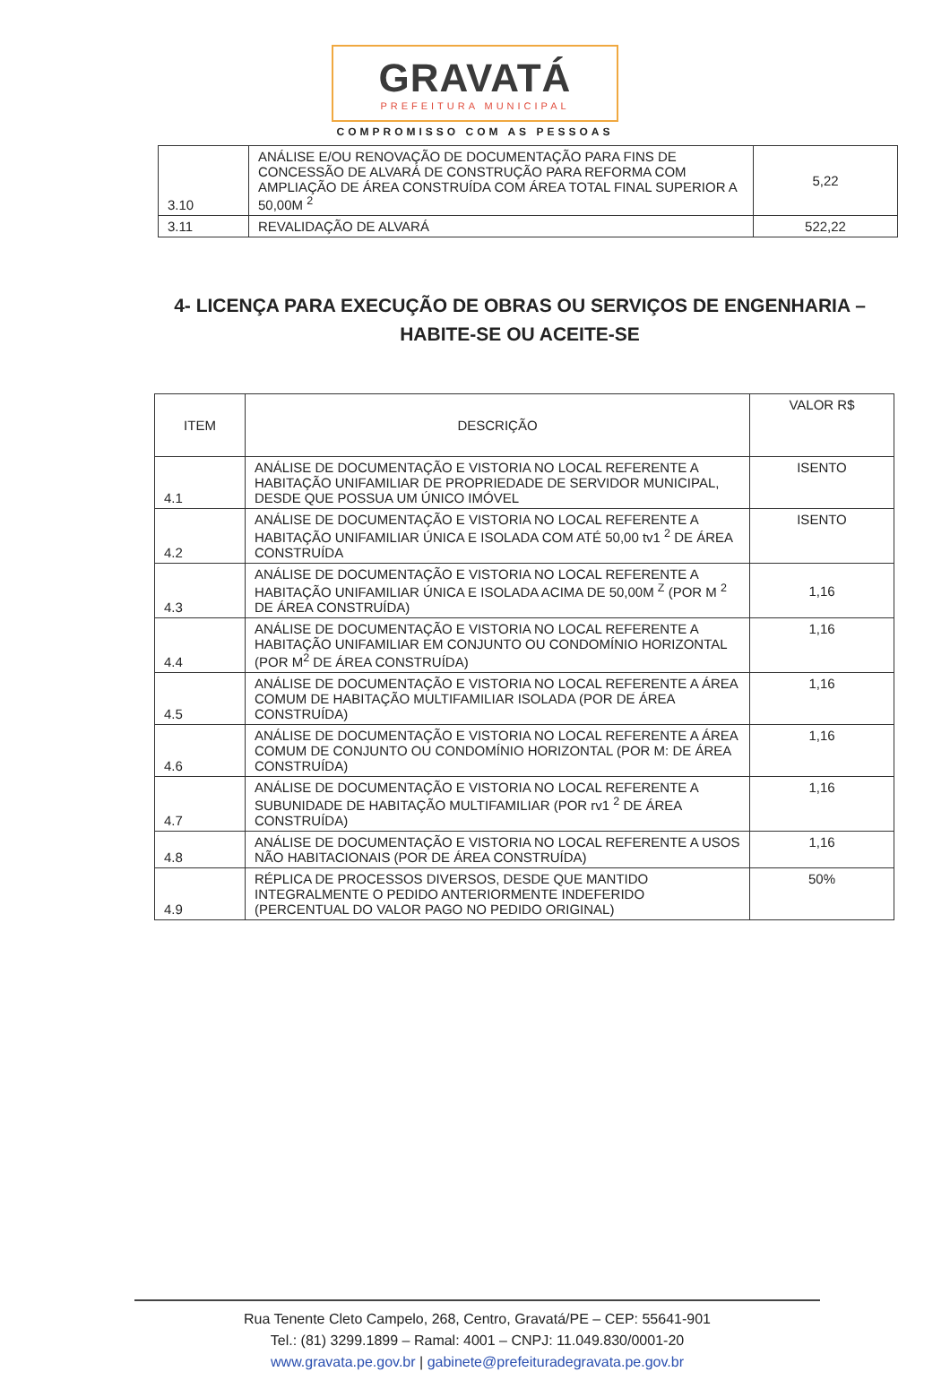GRAVATÁ
PREFEITURA MUNICIPAL
COMPROMISSO COM AS PESSOAS
| 3.10 | ANÁLISE E/OU RENOVAÇÃO DE DOCUMENTAÇÃO PARA FINS DE CONCESSÃO DE ALVARÁ DE CONSTRUÇÃO PARA REFORMA COM AMPLIAÇÃO DE ÁREA CONSTRUÍDA COM ÁREA TOTAL FINAL SUPERIOR A 50,00M <sup>2</sup> | 5,22 |
| 3.11 | REVALIDAÇÃO DE ALVARÁ | 522,22 |
4- LICENÇA PARA EXECUÇÃO DE OBRAS OU SERVIÇOS DE ENGENHARIA – HABITE-SE OU ACEITE-SE
| ITEM | DESCRIÇÃO | VALOR R$ |
| --- | --- | --- |
| 4.1 | ANÁLISE DE DOCUMENTAÇÃO E VISTORIA NO LOCAL REFERENTE A HABITAÇÃO UNIFAMILIAR DE PROPRIEDADE DE SERVIDOR MUNICIPAL, DESDE QUE POSSUA UM ÚNICO IMÓVEL | ISENTO |
| 4.2 | ANÁLISE DE DOCUMENTAÇÃO E VISTORIA NO LOCAL REFERENTE A HABITAÇÃO UNIFAMILIAR ÚNICA E ISOLADA COM ATÉ 50,00 tv1 <sup>2</sup> DE ÁREA CONSTRUÍDA | ISENTO |
| 4.3 | ANÁLISE DE DOCUMENTAÇÃO E VISTORIA NO LOCAL REFERENTE A HABITAÇÃO UNIFAMILIAR ÚNICA E ISOLADA ACIMA DE 50,00M <sup>Z</sup> (POR M <sup>2</sup> DE ÁREA CONSTRUÍDA) | 1,16 |
| 4.4 | ANÁLISE DE DOCUMENTAÇÃO E VISTORIA NO LOCAL REFERENTE A HABITAÇÃO UNIFAMILIAR EM CONJUNTO OU CONDOMÍNIO HORIZONTAL (POR M<sup>2</sup> DE ÁREA CONSTRUÍDA) | 1,16 |
| 4.5 | ANÁLISE DE DOCUMENTAÇÃO E VISTORIA NO LOCAL REFERENTE A ÁREA COMUM DE HABITAÇÃO MULTIFAMILIAR ISOLADA (POR DE ÁREA CONSTRUÍDA) | 1,16 |
| 4.6 | ANÁLISE DE DOCUMENTAÇÃO E VISTORIA NO LOCAL REFERENTE A ÁREA COMUM DE CONJUNTO OU CONDOMÍNIO HORIZONTAL (POR M: DE ÁREA CONSTRUÍDA) | 1,16 |
| 4.7 | ANÁLISE DE DOCUMENTAÇÃO E VISTORIA NO LOCAL REFERENTE A SUBUNIDADE DE HABITAÇÃO MULTIFAMILIAR (POR rv1 <sup>2</sup> DE ÁREA CONSTRUÍDA) | 1,16 |
| 4.8 | ANÁLISE DE DOCUMENTAÇÃO E VISTORIA NO LOCAL REFERENTE A USOS NÃO HABITACIONAIS (POR DE ÁREA CONSTRUÍDA) | 1,16 |
| 4.9 | RÉPLICA DE PROCESSOS DIVERSOS, DESDE QUE MANTIDO INTEGRALMENTE O PEDIDO ANTERIORMENTE INDEFERIDO (PERCENTUAL DO VALOR PAGO NO PEDIDO ORIGINAL) | 50% |
Rua Tenente Cleto Campelo, 268, Centro, Gravatá/PE – CEP: 55641-901
Tel.: (81) 3299.1899 – Ramal: 4001 – CNPJ: 11.049.830/0001-20
www.gravata.pe.gov.br | gabinete@prefeituradegravata.pe.gov.br